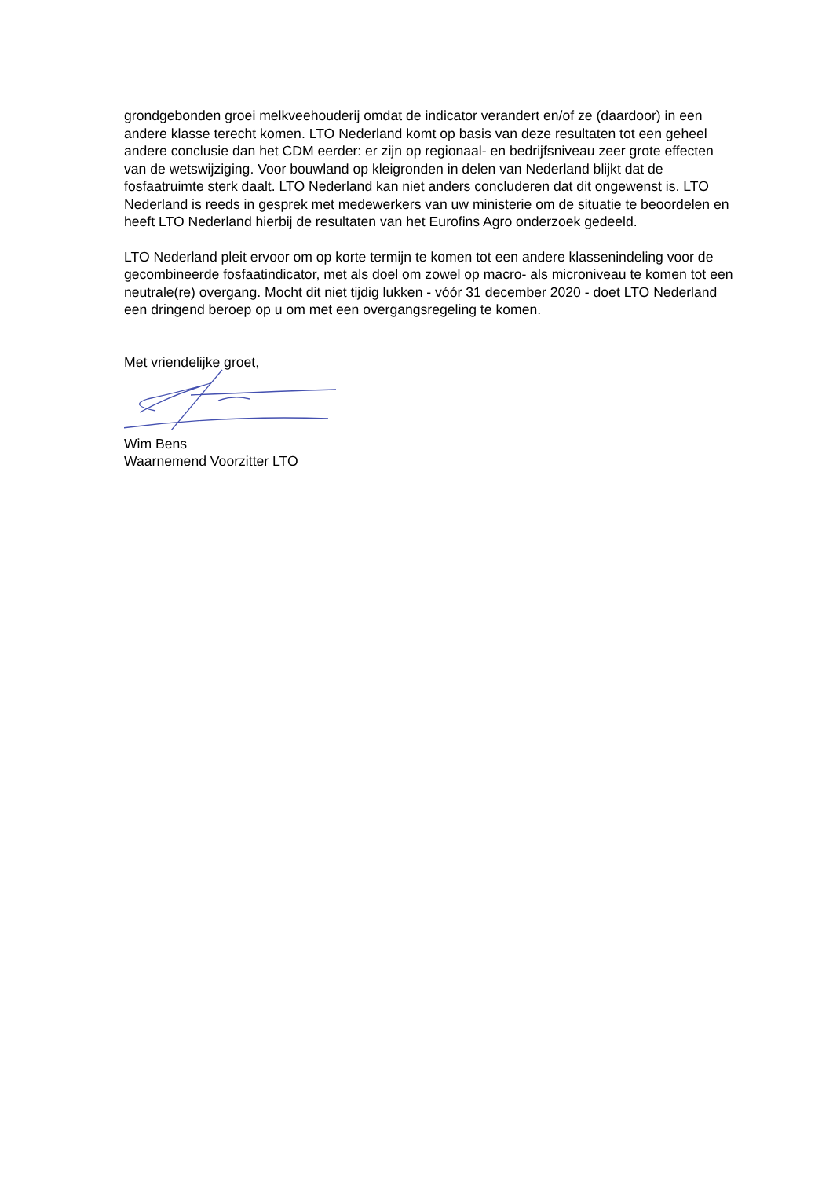grondgebonden groei melkveehouderij omdat de indicator verandert en/of ze (daardoor) in een andere klasse terecht komen. LTO Nederland komt op basis van deze resultaten tot een geheel andere conclusie dan het CDM eerder: er zijn op regionaal- en bedrijfsniveau zeer grote effecten van de wetswijziging. Voor bouwland op kleigronden in delen van Nederland blijkt dat de fosfaatruimte sterk daalt. LTO Nederland kan niet anders concluderen dat dit ongewenst is. LTO Nederland is reeds in gesprek met medewerkers van uw ministerie om de situatie te beoordelen en heeft LTO Nederland hierbij de resultaten van het Eurofins Agro onderzoek gedeeld.
LTO Nederland pleit ervoor om op korte termijn te komen tot een andere klassenindeling voor de gecombineerde fosfaatindicator, met als doel om zowel op macro- als microniveau te komen tot een neutrale(re) overgang. Mocht dit niet tijdig lukken - vóór 31 december 2020 - doet LTO Nederland een dringend beroep op u om met een overgangsregeling te komen.
Met vriendelijke groet,
Wim Bens
Waarnemend Voorzitter LTO